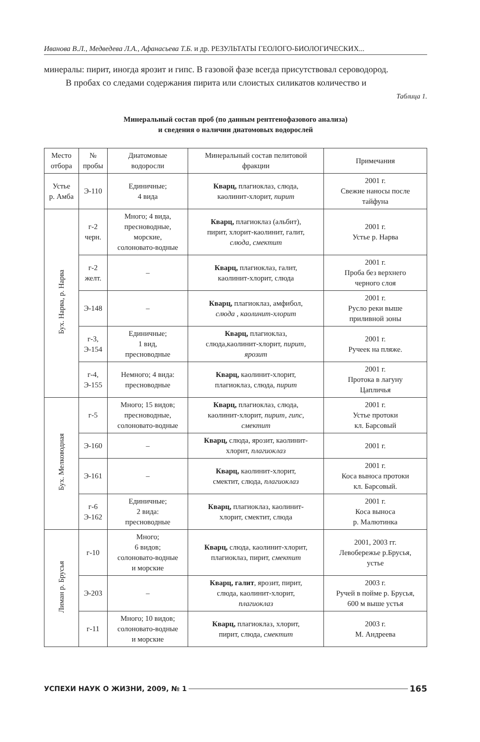Иванова В.Л., Медведева Л.А., Афанасьева Т.Б. и др. РЕЗУЛЬТАТЫ ГЕОЛОГО-БИОЛОГИЧЕСКИХ...
минералы: пирит, иногда ярозит и гипс. В газовой фазе всегда присутствовал сероводород.
В пробах со следами содержания пирита или слоистых силикатов количество и
Таблица 1.
Минеральный состав проб (по данным рентгенофазового анализа)
и сведения о наличии диатомовых водорослей
| Место отбора | № пробы | Диатомовые водоросли | Минеральный состав пелитовой фракции | Примечания |
| --- | --- | --- | --- | --- |
| Устье р. Амба | Э-110 | Единичные; 4 вида | Кварц, плагиоклаз, слюда, каолинит-хлорит, пирит | 2001 г. Свежие наносы после тайфуна |
| Бух. Нарва, р. Нарва | г-2 черн. | Много; 4 вида, пресноводные, морские, солоновато-водные | Кварц, плагиоклаз (альбит), пирит, хлорит-каолинит, галит, слюда, смектит | 2001 г. Устье р. Нарва |
| | г-2 желт. | – | Кварц, плагиоклаз, галит, каолинит-хлорит, слюда | 2001 г. Проба без верхнего черного слоя |
| | Э-148 | – | Кварц, плагиоклаз, амфибол, слюда , каолинит-хлорит | 2001 г. Русло реки выше приливной зоны |
| | г-3, Э-154 | Единичные; 1 вид, пресноводные | Кварц, плагиоклаз, слюда,каолинит-хлорит, пирит, ярозит | 2001 г. Ручеек на пляже. |
| | г-4, Э-155 | Немного; 4 вида: пресноводные | Кварц, каолинит-хлорит, плагиоклаз, слюда, пирит | 2001 г. Протока в лагуну Цапличья |
| Бух. Мелководная | г-5 | Много; 15 видов; пресноводные, солоновато-водные | Кварц, плагиоклаз, слюда, каолинит-хлорит, пирит, гипс, смектит | 2001 г. Устье протоки кл. Барсовый |
| | Э-160 | – | Кварц, слюда, ярозит, каолинит- хлорит, плагиоклаз | 2001 г. |
| | Э-161 | – | Кварц, каолинит-хлорит, смектит, слюда, плагиоклаз | 2001 г. Коса выноса протоки кл. Барсовый. |
| | г-6 Э-162 | Единичные; 2 вида: пресноводные | Кварц, плагиоклаз, каолинит- хлорит, смектит, слюда | 2001 г. Коса выноса р. Малютинка |
| Лиман р. Брусья | г-10 | Много; 6 видов; солоновато-водные и морские | Кварц, слюда, каолинит-хлорит, плагиоклаз, пирит, смектит | 2001, 2003 гг. Левобережье р.Брусья, устье |
| | Э-203 | – | Кварц, галит , ярозит, пирит, слюда, каолинит-хлорит, плагиоклаз | 2003 г. Ручей в пойме р. Брусья, 600 м выше устья |
| | г-11 | Много; 10 видов; солоновато-водные и морские | Кварц, плагиоклаз, хлорит, пирит, слюда, смектит | 2003 г. М. Андреева |
УСПЕХИ НАУК О ЖИЗНИ, 2009, № 1 165